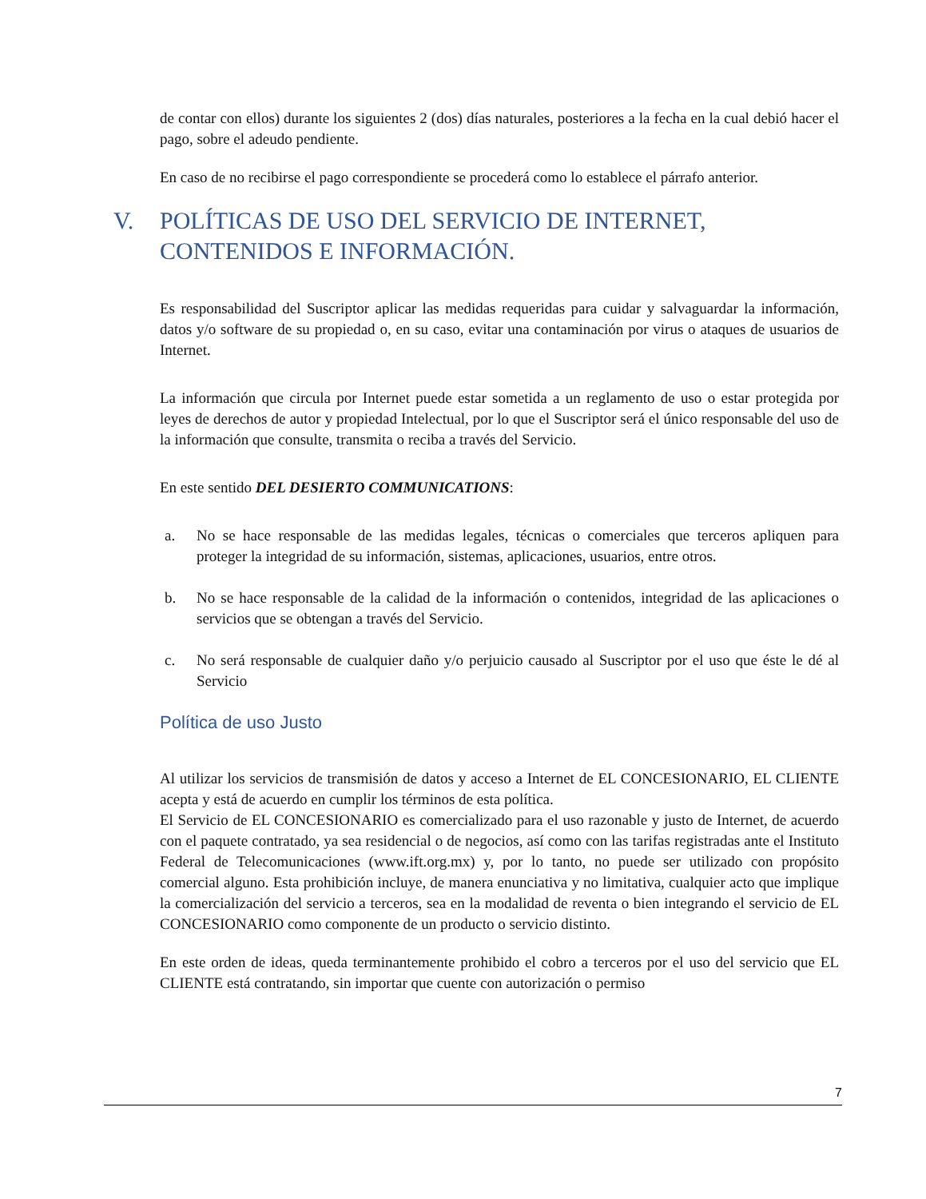de contar con ellos) durante los siguientes 2 (dos) días naturales, posteriores a la fecha en la cual debió hacer el pago, sobre el adeudo pendiente.
En caso de no recibirse el pago correspondiente se procederá como lo establece el párrafo anterior.
V. POLÍTICAS DE USO DEL SERVICIO DE INTERNET, CONTENIDOS E INFORMACIÓN.
Es responsabilidad del Suscriptor aplicar las medidas requeridas para cuidar y salvaguardar la información, datos y/o software de su propiedad o, en su caso, evitar una contaminación por virus o ataques de usuarios de Internet.
La información que circula por Internet puede estar sometida a un reglamento de uso o estar protegida por leyes de derechos de autor y propiedad Intelectual, por lo que el Suscriptor será el único responsable del uso de la información que consulte, transmita o reciba a través del Servicio.
En este sentido DEL DESIERTO COMMUNICATIONS:
a. No se hace responsable de las medidas legales, técnicas o comerciales que terceros apliquen para proteger la integridad de su información, sistemas, aplicaciones, usuarios, entre otros.
b. No se hace responsable de la calidad de la información o contenidos, integridad de las aplicaciones o servicios que se obtengan a través del Servicio.
c. No será responsable de cualquier daño y/o perjuicio causado al Suscriptor por el uso que éste le dé al Servicio
Política de uso Justo
Al utilizar los servicios de transmisión de datos y acceso a Internet de EL CONCESIONARIO, EL CLIENTE acepta y está de acuerdo en cumplir los términos de esta política.
El Servicio de EL CONCESIONARIO es comercializado para el uso razonable y justo de Internet, de acuerdo con el paquete contratado, ya sea residencial o de negocios, así como con las tarifas registradas ante el Instituto Federal de Telecomunicaciones (www.ift.org.mx) y, por lo tanto, no puede ser utilizado con propósito comercial alguno. Esta prohibición incluye, de manera enunciativa y no limitativa, cualquier acto que implique la comercialización del servicio a terceros, sea en la modalidad de reventa o bien integrando el servicio de EL CONCESIONARIO como componente de un producto o servicio distinto.
En este orden de ideas, queda terminantemente prohibido el cobro a terceros por el uso del servicio que EL CLIENTE está contratando, sin importar que cuente con autorización o permiso
7